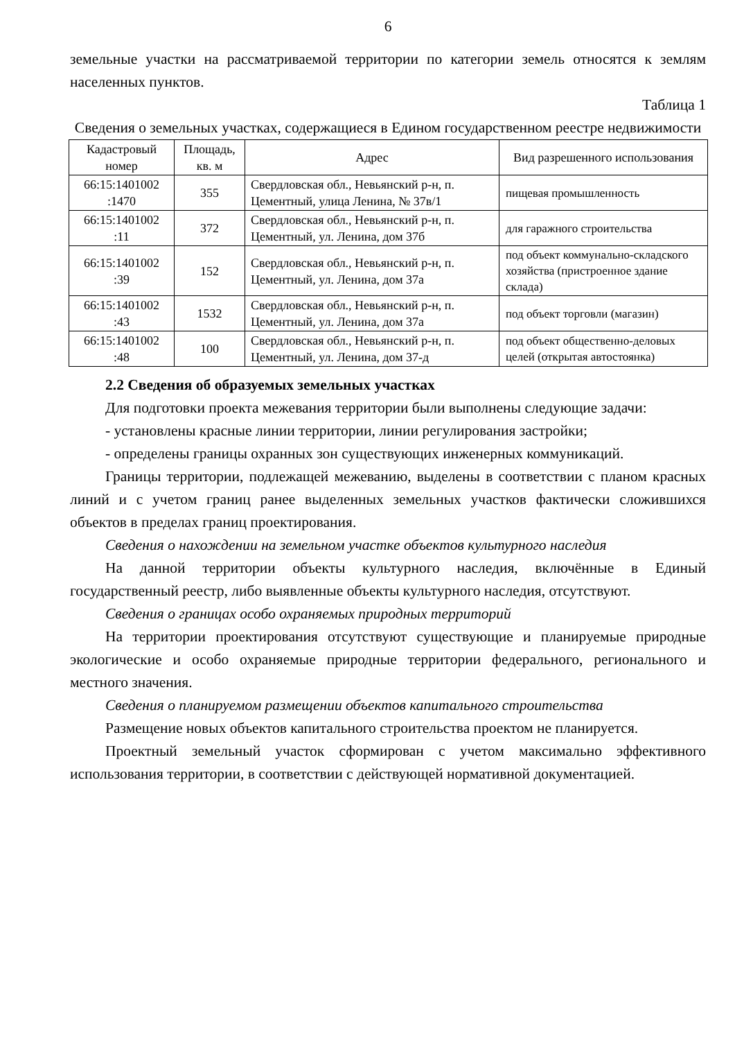6
земельные участки на рассматриваемой территории по категории земель относятся к землям населенных пунктов.
Таблица 1
Сведения о земельных участках, содержащиеся в Едином государственном реестре недвижимости
| Кадастровый номер | Площадь, кв. м | Адрес | Вид разрешенного использования |
| --- | --- | --- | --- |
| 66:15:1401002 :1470 | 355 | Свердловская обл., Невьянский р-н, п. Цементный, улица Ленина, № 37в/1 | пищевая промышленность |
| 66:15:1401002 :11 | 372 | Свердловская обл., Невьянский р-н, п. Цементный, ул. Ленина, дом 37б | для гаражного строительства |
| 66:15:1401002 :39 | 152 | Свердловская обл., Невьянский р-н, п. Цементный, ул. Ленина, дом 37а | под объект коммунально-складского хозяйства (пристроенное здание склада) |
| 66:15:1401002 :43 | 1532 | Свердловская обл., Невьянский р-н, п. Цементный, ул. Ленина, дом 37а | под объект торговли (магазин) |
| 66:15:1401002 :48 | 100 | Свердловская обл., Невьянский р-н, п. Цементный, ул. Ленина, дом 37-д | под объект общественно-деловых целей (открытая автостоянка) |
2.2 Сведения об образуемых земельных участках
Для подготовки проекта межевания территории были выполнены следующие задачи:
- установлены красные линии территории, линии регулирования застройки;
- определены границы охранных зон существующих инженерных коммуникаций.
Границы территории, подлежащей межеванию, выделены в соответствии с планом красных линий и с учетом границ ранее выделенных земельных участков фактически сложившихся объектов в пределах границ проектирования.
Сведения о нахождении на земельном участке объектов культурного наследия
На данной территории объекты культурного наследия, включённые в Единый государственный реестр, либо выявленные объекты культурного наследия, отсутствуют.
Сведения о границах особо охраняемых природных территорий
На территории проектирования отсутствуют существующие и планируемые природные экологические и особо охраняемые природные территории федерального, регионального и местного значения.
Сведения о планируемом размещении объектов капитального строительства
Размещение новых объектов капитального строительства проектом не планируется.
Проектный земельный участок сформирован с учетом максимально эффективного использования территории, в соответствии с действующей нормативной документацией.